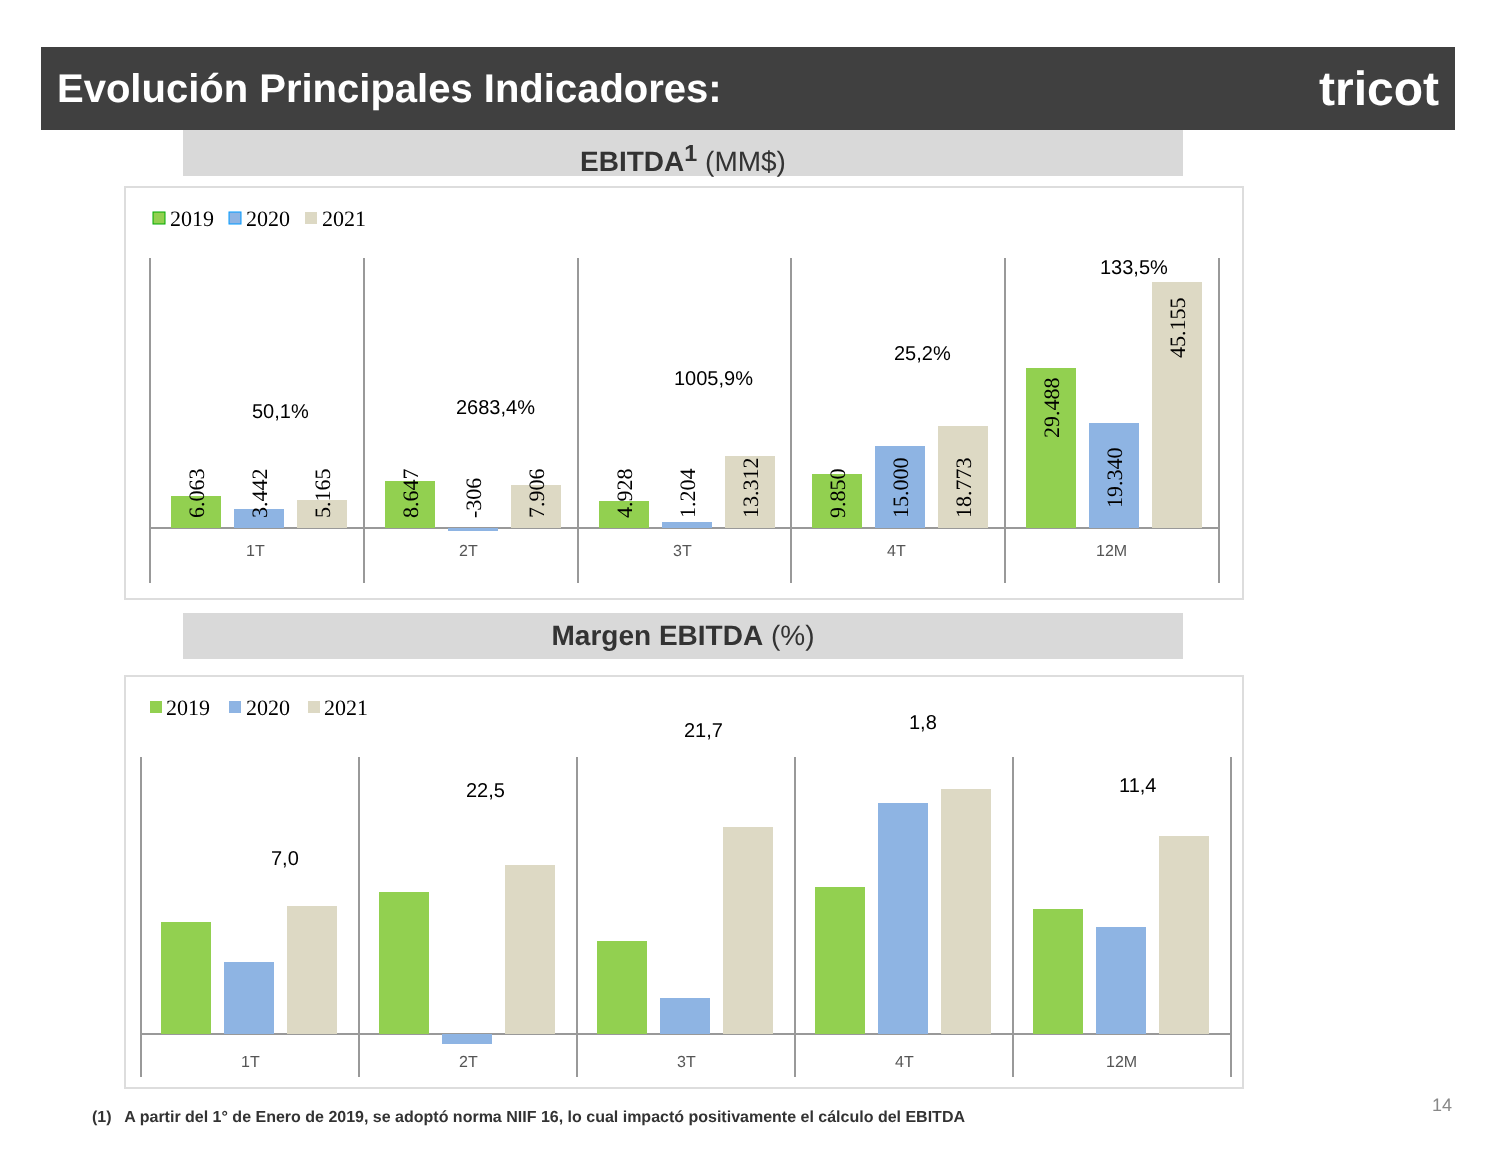Evolución Principales Indicadores:
tricot
EBITDA<sup>1</sup> (MM$)
2019
2020
2021
1T
2T
3T
4T
12M
50,1%
2683,4%
1005,9%
25,2%
133,5%
6.063
3.442
5.165
8.647
-306
7.906
4.928
1.204
13.312
9.850
15.000
18.773
29.488
19.340
45.155
Margen EBITDA (%)
2019
2020
2021
1T
2T
3T
4T
12M
7,0
22,5
21,7
1,8
11,4
(1) A partir del 1° de Enero de 2019, se adoptó norma NIIF 16, lo cual impactó positivamente el cálculo del EBITDA
14